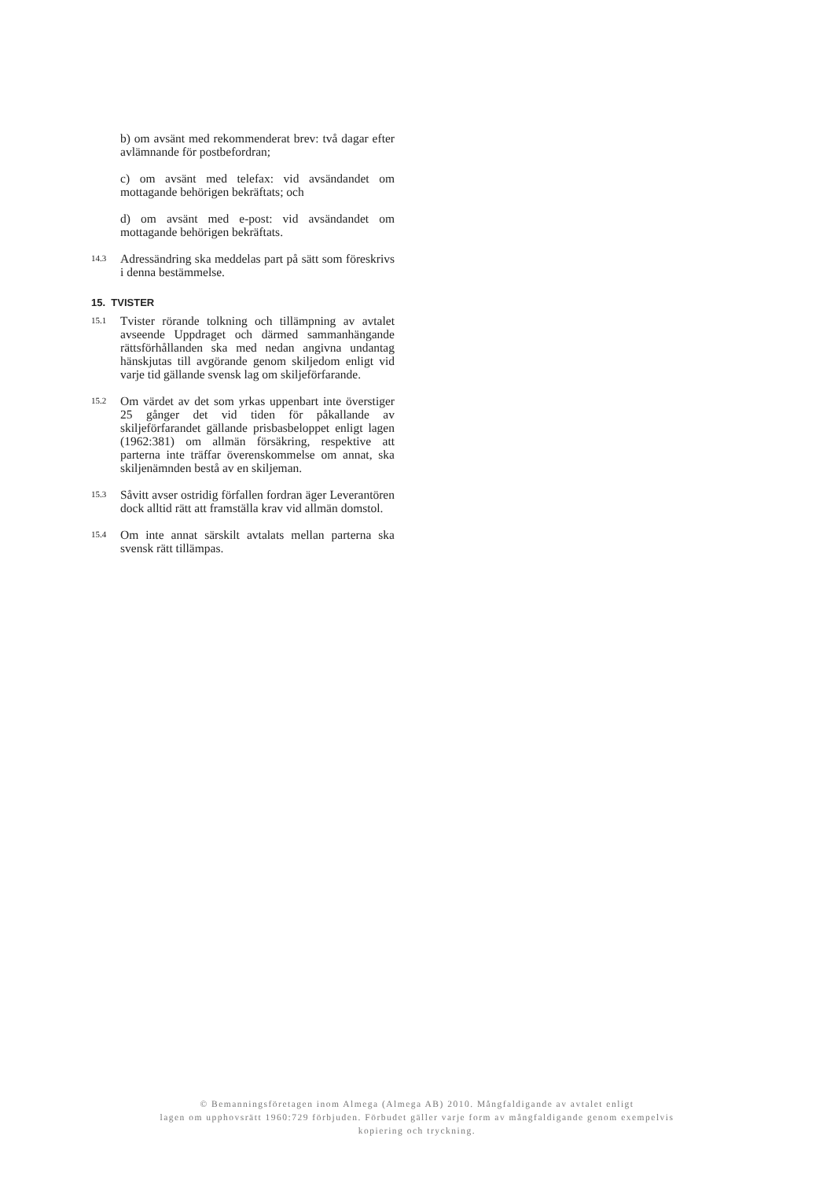b) om avsänt med rekommenderat brev: två dagar efter avlämnande för postbefordran;
c) om avsänt med telefax: vid avsändandet om mottagande behörigen bekräftats; och
d) om avsänt med e-post: vid avsändandet om mottagande behörigen bekräftats.
14.3
Adressändring ska meddelas part på sätt som föreskrivs i denna bestämmelse.
15. TVISTER
15.1
Tvister rörande tolkning och tillämpning av avtalet avseende Uppdraget och därmed sammanhängande rättsförhållanden ska med nedan angivna undantag hänskjutas till avgörande genom skiljedom enligt vid varje tid gällande svensk lag om skiljeförfarande.
15.2
Om värdet av det som yrkas uppenbart inte överstiger 25 gånger det vid tiden för påkallande av skiljeförfarandet gällande prisbasbeloppet enligt lagen (1962:381) om allmän försäkring, respektive att parterna inte träffar överenskommelse om annat, ska skiljenämnden bestå av en skiljeman.
15.3
Såvitt avser ostridig förfallen fordran äger Leverantören dock alltid rätt att framställa krav vid allmän domstol.
15.4
Om inte annat särskilt avtalats mellan parterna ska svensk rätt tillämpas.
© Bemanningsföretagen inom Almega (Almega AB) 2010. Mångfaldigande av avtalet enligt
lagen om upphovsrätt 1960:729 förbjuden. Förbudet gäller varje form av mångfaldigande genom exempelvis
kopiering och tryckning.